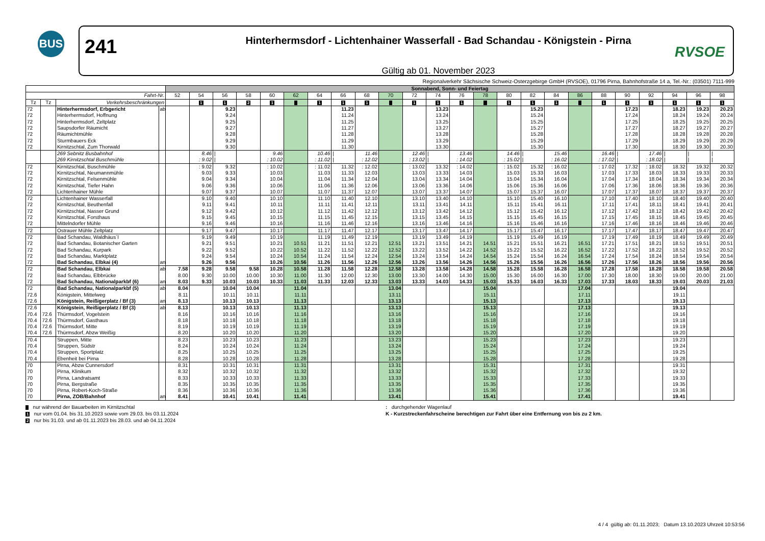BUS
241
Hinterhermsdorf - Lichtenhainer Wasserfall - Bad Schandau - Königstein - Pirna
Gültig ab 01. November 2023
RVSOE
Regionalverkehr Sächsische Schweiz-Osterzgebirge GmbH (RVSOE), 01796 Pirna, Bahnhofstraße 14 a, Tel.-Nr.: (03501) 7111-999
| | | | | Sonnabend, Sonn- und Feiertag | | | | | | | | | | | | | | | | | | | | | | | |
| --- | --- | --- | --- | --- | --- | --- | --- | --- | --- | --- | --- | --- | --- | --- | --- | --- | --- | --- | --- | --- | --- | --- | --- | --- | --- | --- | --- |
| Fahrt-Nr. | | | | 52 | 54 | 56 | 58 | 60 | 62 | 64 | 66 | 68 | 70 | 72 | 74 | 76 | 78 | 80 | 82 | 84 | 86 | 88 | 90 | 92 | 94 | 96 | 98 |
| Tz | Tz | Verkehrsbeschränkungen | | | 1 | 1 | 2 | 1 | | 1 | 1 | 1 | | 1 | 1 | 1 | | 1 | 1 | 1 | | 1 | 1 | 1 | 1 | 1 | 1 |
| 72 | | Hinterhermsdorf, Erbgericht | ab | | | 9.23 | | | | | 11.23 | | | | 13.23 | | | | 15.23 | | | | 17.23 | | 18.23 | 19.23 | 20.23 |
| 72 | | Hinterhermsdorf, Hoffnung | | | | 9.24 | | | | | 11.24 | | | | 13.24 | | | | 15.24 | | | | 17.24 | | 18.24 | 19.24 | 20.24 |
| 72 | | Hinterhermsdorf, Zeltplatz | | | | 9.25 | | | | | 11.25 | | | | 13.25 | | | | 15.25 | | | | 17.25 | | 18.25 | 19.25 | 20.25 |
| 72 | | Saupsdorfer Räumicht | | | | 9.27 | | | | | 11.27 | | | | 13.27 | | | | 15.27 | | | | 17.27 | | 18.27 | 19.27 | 20.27 |
| 72 | | Räumichtmühle | | | | 9.28 | | | | | 11.28 | | | | 13.28 | | | | 15.28 | | | | 17.28 | | 18.28 | 19.28 | 20.28 |
| 72 | | Sturmbauers Eck | | | | 9.29 | | | | | 11.29 | | | | 13.29 | | | | 15.29 | | | | 17.29 | | 18.29 | 19.29 | 20.29 |
| 72 | | Kirnitzschtal, Zum Thorwald | | | | 9.30 | | | | | 11.30 | | | | 13.30 | | | | 15.30 | | | | 17.30 | | 18.30 | 19.30 | 20.30 |
| | | 269 Sebnitz Busbahnhof | | | 8.46 | / | | 9.46 | | 10.46 | / | 11.46 | | 12.46 | / | 13.46 | | 14.46 | / | 15.46 | | 16.46 | / | 17.46 | / | / | / |
| | | 269 Kirnitzschtal Buschmühle | | | : 9.02 | / | | : 10.02 | | : 11.02 | / | : 12.02 | | : 13.02 | / | : 14.02 | | : 15.02 | / | : 16.02 | | : 17.02 | / | : 18.02 | / | / | / |
| 72 | | Kirnitzschtal, Buschmühle | | | : 9.02 | 9.32 | | : 10.02 | | : 11.02 | 11.32 | : 12.02 | | : 13.02 | 13.32 | : 14.02 | | : 15.02 | 15.32 | : 16.02 | | : 17.02 | 17.32 | : 18.02 | 18.32 | 19.32 | 20.32 |
| 72 | | Kirnitzschtal, Neumannmühle | | | 9.03 | 9.33 | | 10.03 | | 11.03 | 11.33 | 12.03 | | 13.03 | 13.33 | 14.03 | | 15.03 | 15.33 | 16.03 | | 17.03 | 17.33 | 18.03 | 18.33 | 19.33 | 20.33 |
| 72 | | Kirnitzschtal, Felsenmühle | | | 9.04 | 9.34 | | 10.04 | | 11.04 | 11.34 | 12.04 | | 13.04 | 13.34 | 14.04 | | 15.04 | 15.34 | 16.04 | | 17.04 | 17.34 | 18.04 | 18.34 | 19.34 | 20.34 |
| 72 | | Kirnitzschtal, Tiefer Hahn | | | 9.06 | 9.36 | | 10.06 | | 11.06 | 11.36 | 12.06 | | 13.06 | 13.36 | 14.06 | | 15.06 | 15.36 | 16.06 | | 17.06 | 17.36 | 18.06 | 18.36 | 19.36 | 20.36 |
| 72 | | Lichtenhainer Mühle | | | 9.07 | 9.37 | | 10.07 | | 11.07 | 11.37 | 12.07 | | 13.07 | 13.37 | 14.07 | | 15.07 | 15.37 | 16.07 | | 17.07 | 17.37 | 18.07 | 18.37 | 19.37 | 20.37 |
| 72 | | Lichtenhainer Wasserfall | | | 9.10 | 9.40 | | 10.10 | | 11.10 | 11.40 | 12.10 | | 13.10 | 13.40 | 14.10 | | 15.10 | 15.40 | 16.10 | | 17.10 | 17.40 | 18.10 | 18.40 | 19.40 | 20.40 |
| 72 | | Kirnitzschtal, Beuthenfall | | | 9.11 | 9.41 | | 10.11 | | 11.11 | 11.41 | 12.11 | | 13.11 | 13.41 | 14.11 | | 15.11 | 15.41 | 16.11 | | 17.11 | 17.41 | 18.11 | 18.41 | 19.41 | 20.41 |
| 72 | | Kirnitzschtal, Nasser Grund | | | 9.12 | 9.42 | | 10.12 | | 11.12 | 11.42 | 12.12 | | 13.12 | 13.42 | 14.12 | | 15.12 | 15.42 | 16.12 | | 17.12 | 17.42 | 18.12 | 18.42 | 19.42 | 20.42 |
| 72 | | Kirnitzschtal, Forsthaus | | | 9.15 | 9.45 | | 10.15 | | 11.15 | 11.45 | 12.15 | | 13.15 | 13.45 | 14.15 | | 15.15 | 15.45 | 16.15 | | 17.15 | 17.45 | 18.15 | 18.45 | 19.45 | 20.45 |
| 72 | | Mittelndorfer Mühle | | | 9.16 | 9.46 | | 10.16 | | 11.16 | 11.46 | 12.16 | | 13.16 | 13.46 | 14.16 | | 15.16 | 15.46 | 16.16 | | 17.16 | 17.46 | 18.16 | 18.46 | 19.46 | 20.46 |
| 72 | | Ostrauer Mühle Zeltplatz | | | 9.17 | 9.47 | | 10.17 | | 11.17 | 11.47 | 12.17 | | 13.17 | 13.47 | 14.17 | | 15.17 | 15.47 | 16.17 | | 17.17 | 17.47 | 18.17 | 18.47 | 19.47 | 20.47 |
| 72 | | Bad Schandau, Waldhäus´l | | | 9.19 | 9.49 | | 10.19 | | 11.19 | 11.49 | 12.19 | | 13.19 | 13.49 | 14.19 | | 15.19 | 15.49 | 16.19 | | 17.19 | 17.49 | 18.19 | 18.49 | 19.49 | 20.49 |
| 72 | | Bad Schandau, Botanischer Garten | | | 9.21 | 9.51 | | 10.21 | 10.51 | 11.21 | 11.51 | 12.21 | 12.51 | 13.21 | 13.51 | 14.21 | 14.51 | 15.21 | 15.51 | 16.21 | 16.51 | 17.21 | 17.51 | 18.21 | 18.51 | 19.51 | 20.51 |
| 72 | | Bad Schandau, Kurpark | | | 9.22 | 9.52 | | 10.22 | 10.52 | 11.22 | 11.52 | 12.22 | 12.52 | 13.22 | 13.52 | 14.22 | 14.52 | 15.22 | 15.52 | 16.22 | 16.52 | 17.22 | 17.52 | 18.22 | 18.52 | 19.52 | 20.52 |
| 72 | | Bad Schandau, Marktplatz | | | 9.24 | 9.54 | | 10.24 | 10.54 | 11.24 | 11.54 | 12.24 | 12.54 | 13.24 | 13.54 | 14.24 | 14.54 | 15.24 | 15.54 | 16.24 | 16.54 | 17.24 | 17.54 | 18.24 | 18.54 | 19.54 | 20.54 |
| 72 | | Bad Schandau, Elbkai (4) | an | | 9.26 | 9.56 | | 10.26 | 10.56 | 11.26 | 11.56 | 12.26 | 12.56 | 13.26 | 13.56 | 14.26 | 14.56 | 15.26 | 15.56 | 16.26 | 16.56 | 17.26 | 17.56 | 18.26 | 18.56 | 19.56 | 20.56 |
| 72 | | Bad Schandau, Elbkai | ab | 7.58 | 9.28 | 9.58 | 9.58 | 10.28 | 10.58 | 11.28 | 11.58 | 12.28 | 12.58 | 13.28 | 13.58 | 14.28 | 14.58 | 15.28 | 15.58 | 16.28 | 16.58 | 17.28 | 17.58 | 18.28 | 18.58 | 19.58 | 20.58 |
| 72 | | Bad Schandau, Elbbrücke | | 8.00 | 9.30 | 10.00 | 10.00 | 10.30 | 11.00 | 11.30 | 12.00 | 12.30 | 13.00 | 13.30 | 14.00 | 14.30 | 15.00 | 15.30 | 16.00 | 16.30 | 17.00 | 17.30 | 18.00 | 18.30 | 19.00 | 20.00 | 21.00 |
| 72 | | Bad Schandau, Nationalparkbf (6) | an | 8.03 | 9.33 | 10.03 | 10.03 | 10.33 | 11.03 | 11.33 | 12.03 | 12.33 | 13.03 | 13.33 | 14.03 | 14.33 | 15.03 | 15.33 | 16.03 | 16.33 | 17.03 | 17.33 | 18.03 | 18.33 | 19.03 | 20.03 | 21.03 |
| 72 | | Bad Schandau, Nationalparkbf (5) | ab | 8.04 | | 10.04 | 10.04 | | 11.04 | | | | 13.04 | | | | 15.04 | | | | 17.04 | | | | 19.04 | | |
| 72.6 | | Königstein, Mittelweg | | 8.11 | | 10.11 | 10.11 | | 11.11 | | | | 13.11 | | | | 15.11 | | | | 17.11 | | | | 19.11 | | |
| 72.6 | | Königstein, Reißigerplatz / Bf (3) | an | 8.13 | | 10.13 | 10.13 | | 11.13 | | | | 13.13 | | | | 15.13 | | | | 17.13 | | | | 19.13 | | |
| 72.6 | | Königstein, Reißigerplatz / Bf (3) | ab | 8.13 | | 10.13 | 10.13 | | 11.13 | | | | 13.13 | | | | 15.13 | | | | 17.13 | | | | 19.13 | | |
| 70.4 | 72.6 | Thürmsdorf, Vogelstein | | 8.16 | | 10.16 | 10.16 | | 11.16 | | | | 13.16 | | | | 15.16 | | | | 17.16 | | | | 19.16 | | |
| 70.4 | 72.6 | Thürmsdorf, Gasthaus | | 8.18 | | 10.18 | 10.18 | | 11.18 | | | | 13.18 | | | | 15.18 | | | | 17.18 | | | | 19.18 | | |
| 70.4 | 72.6 | Thürmsdorf, Mitte | | 8.19 | | 10.19 | 10.19 | | 11.19 | | | | 13.19 | | | | 15.19 | | | | 17.19 | | | | 19.19 | | |
| 70.4 | 72.6 | Thürmsdorf, Abzw Weißig | | 8.20 | | 10.20 | 10.20 | | 11.20 | | | | 13.20 | | | | 15.20 | | | | 17.20 | | | | 19.20 | | |
| 70.4 | | Struppen, Mitte | | 8.23 | | 10.23 | 10.23 | | 11.23 | | | | 13.23 | | | | 15.23 | | | | 17.23 | | | | 19.23 | | |
| 70.4 | | Struppen, Südstr | | 8.24 | | 10.24 | 10.24 | | 11.24 | | | | 13.24 | | | | 15.24 | | | | 17.24 | | | | 19.24 | | |
| 70.4 | | Struppen, Sportplatz | | 8.25 | | 10.25 | 10.25 | | 11.25 | | | | 13.25 | | | | 15.25 | | | | 17.25 | | | | 19.25 | | |
| 70.4 | | Ebenheit bei Pirna | | 8.28 | | 10.28 | 10.28 | | 11.28 | | | | 13.28 | | | | 15.28 | | | | 17.28 | | | | 19.28 | | |
| 70 | | Pirna, Abzw Cunnersdorf | | 8.31 | | 10.31 | 10.31 | | 11.31 | | | | 13.31 | | | | 15.31 | | | | 17.31 | | | | 19.31 | | |
| 70 | | Pirna, Klinikum | | 8.32 | | 10.32 | 10.32 | | 11.32 | | | | 13.32 | | | | 15.32 | | | | 17.32 | | | | 19.32 | | |
| 70 | | Pirna, Landratsamt | | 8.33 | | 10.33 | 10.33 | | 11.33 | | | | 13.33 | | | | 15.33 | | | | 17.33 | | | | 19.33 | | |
| 70 | | Pirna, Bergstraße | | 8.35 | | 10.35 | 10.35 | | 11.35 | | | | 13.35 | | | | 15.35 | | | | 17.35 | | | | 19.35 | | |
| 70 | | Pirna, Robert-Koch-Straße | | 8.36 | | 10.36 | 10.36 | | 11.36 | | | | 13.36 | | | | 15.36 | | | | 17.36 | | | | 19.36 | | |
| 70 | | Pirna, ZOB/Bahnhof | an | 8.41 | | 10.41 | 10.41 | | 11.41 | | | | 13.41 | | | | 15.41 | | | | 17.41 | | | | 19.41 | | |
nur während der Bauarbeiten im Kirnitzschtal
1 nur vom 01.04. bis 31.10.2023 sowie vom 29.03. bis 03.11.2024
2 nur bis 31.03. und ab 01.11.2023 bis 28.03. und ab 04.11.2024
: durchgehender Wagenlauf
K - Kurzstreckenfahrscheine berechtigen zur Fahrt über eine Entfernung von bis zu 2 km.
4 / 4 gültig ab: 01.11.2023; Datum 13.10.2023 Uhrzeit 10:53:56